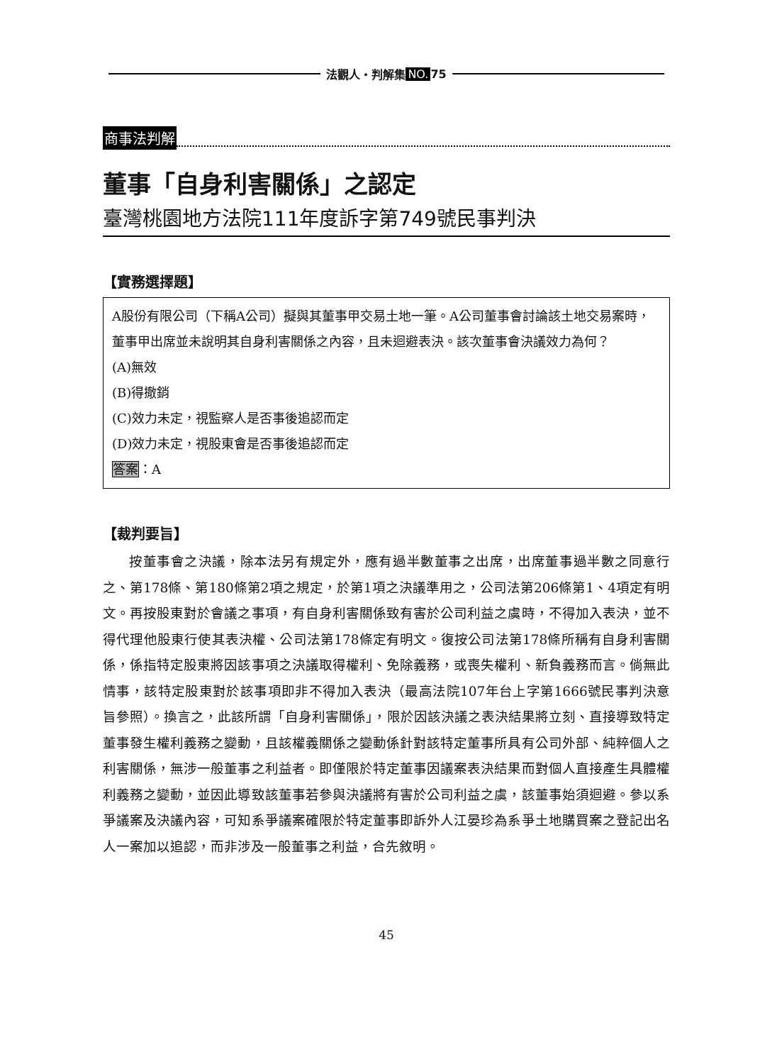法觀人・判解集 NO. 75
商事法判解
董事「自身利害關係」之認定
臺灣桃園地方法院111年度訴字第749號民事判決
【實務選擇題】
A股份有限公司（下稱A公司）擬與其董事甲交易土地一筆。A公司董事會討論該土地交易案時，董事甲出席並未說明其自身利害關係之內容，且未迴避表決。該次董事會決議效力為何？
(A)無效
(B)得撤銷
(C)效力未定，視監察人是否事後追認而定
(D)效力未定，視股東會是否事後追認而定
答案：A
【裁判要旨】
按董事會之決議，除本法另有規定外，應有過半數董事之出席，出席董事過半數之同意行之、第178條、第180條第2項之規定，於第1項之決議準用之，公司法第206條第1、4項定有明文。再按股東對於會議之事項，有自身利害關係致有害於公司利益之虞時，不得加入表決，並不得代理他股東行使其表決權、公司法第178條定有明文。復按公司法第178條所稱有自身利害關係，係指特定股東將因該事項之決議取得權利、免除義務，或喪失權利、新負義務而言。倘無此情事，該特定股東對於該事項即非不得加入表決（最高法院107年台上字第1666號民事判決意旨參照）。換言之，此該所謂「自身利害關係」，限於因該決議之表決結果將立刻、直接導致特定董事發生權利義務之變動，且該權義關係之變動係針對該特定董事所具有公司外部、純粹個人之利害關係，無涉一般董事之利益者。即僅限於特定董事因議案表決結果而對個人直接產生具體權利義務之變動，並因此導致該董事若參與決議將有害於公司利益之虞，該董事始須迴避。參以系爭議案及決議內容，可知系爭議案確限於特定董事即訴外人江晏珍為系爭土地購買案之登記出名人一案加以追認，而非涉及一般董事之利益，合先敘明。
45